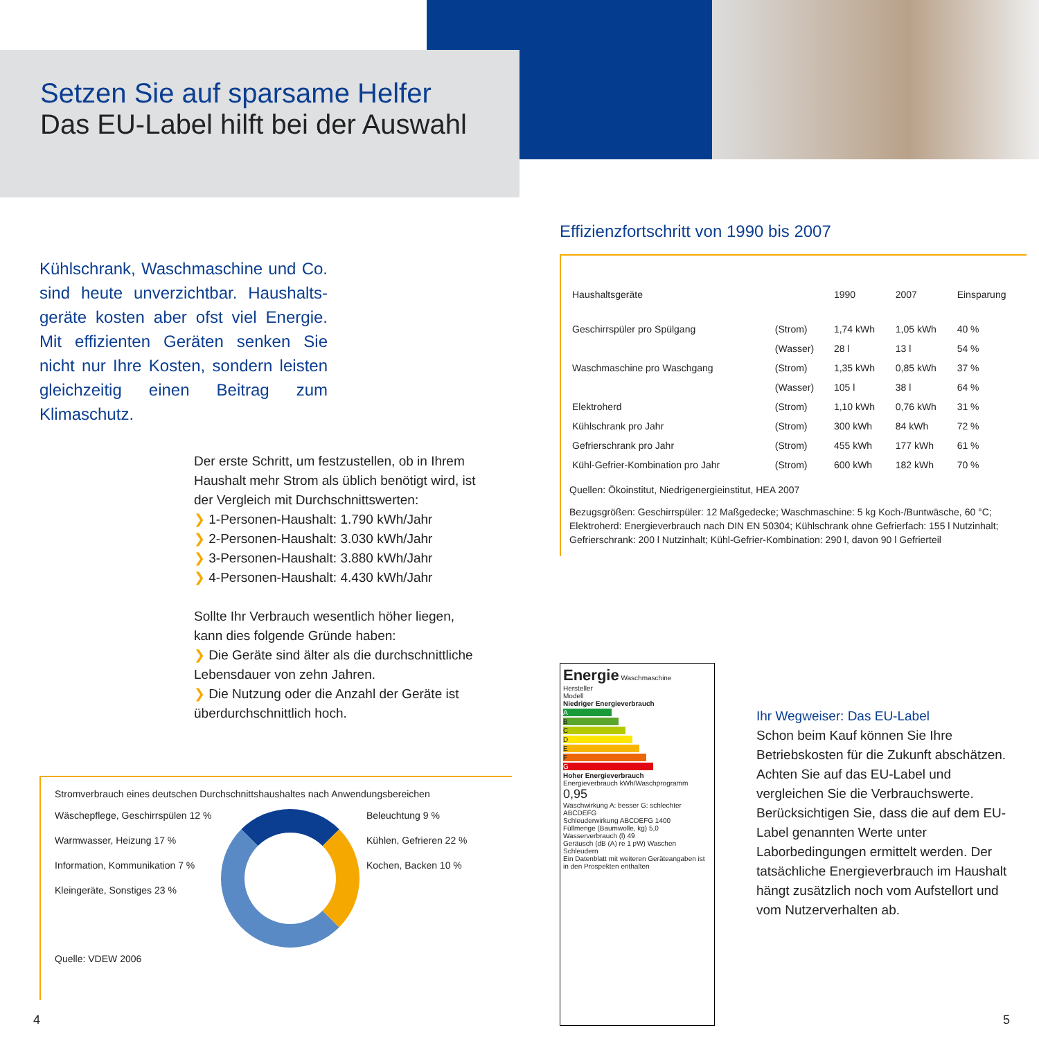Setzen Sie auf sparsame Helfer
Das EU-Label hilft bei der Auswahl
Kühlschrank, Waschmaschine und Co. sind heute unverzichtbar. Haushalts­geräte kosten aber ofst viel Energie. Mit effizienten Geräten senken Sie nicht nur Ihre Kosten, sondern leisten gleichzeitig einen Beitrag zum Klimaschutz.
Der erste Schritt, um festzustellen, ob in Ihrem Haushalt mehr Strom als üblich benötigt wird, ist der Vergleich mit Durchschnittswerten:
❯ 1-Personen-Haushalt: 1.790 kWh/Jahr
❯ 2-Personen-Haushalt: 3.030 kWh/Jahr
❯ 3-Personen-Haushalt: 3.880 kWh/Jahr
❯ 4-Personen-Haushalt: 4.430 kWh/Jahr
Sollte Ihr Verbrauch wesentlich höher liegen, kann dies folgende Gründe haben:
❯ Die Geräte sind älter als die durchschnittliche Lebensdauer von zehn Jahren.
❯ Die Nutzung oder die Anzahl der Geräte ist überdurchschnittlich hoch.
Stromverbrauch eines deutschen Durchschnittshaushaltes nach Anwendungsbereichen
Wäschepflege, Geschirrspülen 12 %
Warmwasser, Heizung 17 %
Information, Kommunikation 7 %
Kleingeräte, Sonstiges 23 %
Beleuchtung 9 %
Kühlen, Gefrieren 22 %
Kochen, Backen 10 %
Quelle: VDEW 2006
Effizienzfortschritt von 1990 bis 2007
| Haushaltsgeräte | | 1990 | 2007 | Einsparung |
| --- | --- | --- | --- | --- |
| Geschirrspüler pro Spülgang | (Strom) | 1,74 kWh | 1,05 kWh | 40 % |
| | (Wasser) | 28 l | 13 l | 54 % |
| Waschmaschine pro Waschgang | (Strom) | 1,35 kWh | 0,85 kWh | 37 % |
| | (Wasser) | 105 l | 38 l | 64 % |
| Elektroherd | (Strom) | 1,10 kWh | 0,76 kWh | 31 % |
| Kühlschrank pro Jahr | (Strom) | 300 kWh | 84 kWh | 72 % |
| Gefrierschrank pro Jahr | (Strom) | 455 kWh | 177 kWh | 61 % |
| Kühl-Gefrier-Kombination pro Jahr | (Strom) | 600 kWh | 182 kWh | 70 % |
Quellen: Ökoinstitut, Niedrigenergieinstitut, HEA 2007
Bezugsgrößen: Geschirrspüler: 12 Maßgedecke; Waschmaschine: 5 kg Koch-/Buntwäsche, 60 °C; Elektroherd: Energieverbrauch nach DIN EN 50304; Kühlschrank ohne Gefrierfach: 155 l Nutzinhalt; Gefrierschrank: 200 l Nutzinhalt; Kühl-Gefrier-Kombination: 290 l, davon 90 l Gefrierteil
Energie Waschmaschine
Hersteller
Modell
Niedriger Energieverbrauch
A
B
C
D
E
F
G
Hoher Energieverbrauch
Energieverbrauch kWh/Waschprogramm 0,95
Waschwirkung A: besser G: schlechter ABCDEFG
Schleuderwirkung ABCDEFG 1400
Füllmenge (Baumwolle, kg) 5,0
Wasserverbrauch (l) 49
Geräusch (dB (A) re 1 pW) Waschen Schleudern
Ein Datenblatt mit weiteren Geräteangaben ist in den Prospekten enthalten
Ihr Wegweiser: Das EU-Label
Schon beim Kauf können Sie Ihre Betriebskosten für die Zukunft abschätzen. Achten Sie auf das EU-Label und vergleichen Sie die Verbrauchswerte. Berücksichtigen Sie, dass die auf dem EU-Label genannten Werte unter Laborbedingungen ermittelt werden. Der tatsächliche Energieverbrauch im Haushalt hängt zusätzlich noch vom Aufstellort und vom Nutzerverhalten ab.
4 5